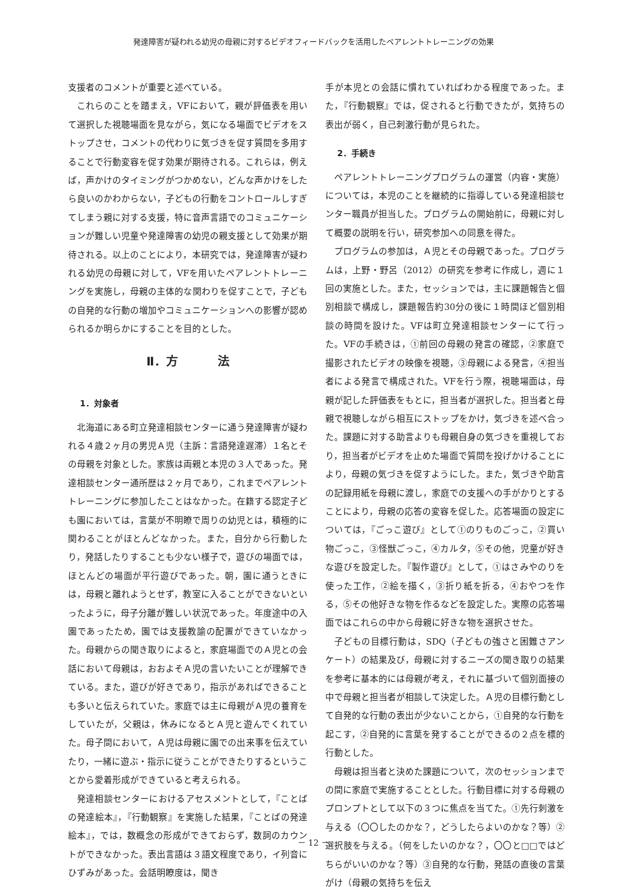発達障害が疑われる幼児の母親に対するビデオフィードバックを活用したペアレントトレーニングの効果
支援者のコメントが重要と述べている。
これらのことを踏まえ，VFにおいて，親が評価表を用いて選択した視聴場面を見ながら，気になる場面でビデオをストップさせ，コメントの代わりに気づきを促す質問を多用することで行動変容を促す効果が期待される。これらは，例えば，声かけのタイミングがつかめない，どんな声かけをしたら良いのかわからない，子どもの行動をコントロールしすぎてしまう親に対する支援，特に音声言語でのコミュニケーションが難しい児童や発達障害の幼児の親支援として効果が期待される。以上のことにより，本研究では，発達障害が疑われる幼児の母親に対して，VFを用いたペアレントトレーニングを実施し，母親の主体的な関わりを促すことで，子どもの自発的な行動の増加やコミュニケーションへの影響が認められるか明らかにすることを目的とした。
Ⅱ．方 法
1．対象者
北海道にある町立発達相談センターに通う発達障害が疑われる４歳２ヶ月の男児Ａ児（主訴：言語発達遅滞）１名とその母親を対象とした。家族は両親と本児の３人であった。発達相談センター通所歴は２ヶ月であり，これまでペアレントトレーニングに参加したことはなかった。在籍する認定子ども園においては，言葉が不明瞭で周りの幼児とは，積極的に関わることがほとんどなかった。また，自分から行動したり，発話したりすることも少ない様子で，遊びの場面では，ほとんどの場面が平行遊びであった。朝，園に通うときには，母親と離れようとせず，教室に入ることができないといったように，母子分離が難しい状況であった。年度途中の入園であったため，園では支援教諭の配置ができていなかった。母親からの聞き取りによると，家庭場面でのＡ児との会話において母親は，おおよそＡ児の言いたいことが理解できている。また，遊びが好きであり，指示があればできることも多いと伝えられていた。家庭では主に母親がＡ児の養育をしていたが，父親は，休みになるとＡ児と遊んでくれていた。母子間において，Ａ児は母親に園での出来事を伝えていたり，一緒に遊ぶ・指示に従うことができたりするということから愛着形成ができていると考えられる。
発達相談センターにおけるアセスメントとして，『ことばの発達絵本』，『行動観察』を実施した結果，『ことばの発達絵本』，では，数概念の形成ができておらず，数詞のカウントができなかった。表出言語は３語文程度であり，イ列音にひずみがあった。会話明瞭度は，聞き
手が本児との会話に慣れていればわかる程度であった。また，『行動観察』では，促されると行動できたが，気持ちの表出が弱く，自己刺激行動が見られた。
2．手続き
ペアレントトレーニングプログラムの運営（内容・実施）については，本児のことを継続的に指導している発達相談センター職員が担当した。プログラムの開始前に，母親に対して概要の説明を行い，研究参加への同意を得た。
プログラムの参加は，Ａ児とその母親であった。プログラムは，上野・野呂（2012）の研究を参考に作成し，週に１回の実施とした。また，セッションでは，主に課題報告と個別相談で構成し，課題報告約30分の後に１時間ほど個別相談の時間を設けた。VFは町立発達相談センターにて行った。VFの手続きは，①前回の母親の発言の確認，②家庭で撮影されたビデオの映像を視聴，③母親による発言，④担当者による発言で構成された。VFを行う際，視聴場面は，母親が記した評価表をもとに，担当者が選択した。担当者と母親で視聴しながら相互にストップをかけ，気づきを述べ合った。課題に対する助言よりも母親自身の気づきを重視しており，担当者がビデオを止めた場面で質問を投げかけることにより，母親の気づきを促すようにした。また，気づきや助言の記録用紙を母親に渡し，家庭での支援への手がかりとすることにより，母親の応答の変容を促した。応答場面の設定については，『ごっこ遊び』として①のりものごっこ，②買い物ごっこ，③怪獣ごっこ，④カルタ，⑤その他，児童が好きな遊びを設定した。『製作遊び』として，①はさみやのりを使った工作，②絵を描く，③折り紙を折る，④おやつを作る，⑤その他好きな物を作るなどを設定した。実際の応答場面ではこれらの中から母親に好きな物を選択させた。
子どもの目標行動は，SDQ（子どもの強さと困難さアンケート）の結果及び，母親に対するニーズの聞き取りの結果を参考に基本的には母親が考え，それに基づいて個別面接の中で母親と担当者が相談して決定した。Ａ児の目標行動として自発的な行動の表出が少ないことから，①自発的な行動を起こす，②自発的に言葉を発することができるの２点を標的行動とした。
母親は担当者と決めた課題について，次のセッションまでの間に家庭で実施することとした。行動目標に対する母親のプロンプトとして以下の３つに焦点を当てた。①先行刺激を与える（〇〇したのかな？，どうしたらよいのかな？等）②選択肢を与える。（何をしたいのかな？，〇〇と□□ではどちらがいいのかな？等）③自発的な行動，発話の直後の言葉がけ（母親の気持ちを伝え
－ 12 －